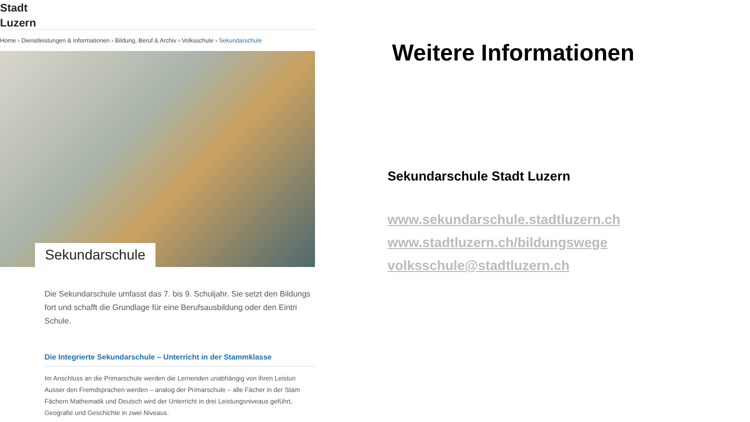Stadt
Luzern
Home › Dienstleistungen & Informationen › Bildung, Beruf & Archiv › Volksschule › Sekundarschule
Sekundarschule
Die Sekundarschule umfasst das 7. bis 9. Schuljahr. Sie setzt den Bildungs
fort und schafft die Grundlage für eine Berufsausbildung oder den Eintri
Schule.
Die Integrierte Sekundarschule – Unterricht in der Stammklasse
Im Anschluss an die Primarschule werden die Lernenden unabhängig von ihren Leistun
Ausser den Fremdsprachen werden – analog der Primarschule – alle Fächer in der Stam
Fächern Mathematik und Deutsch wird der Unterricht in drei Leistungsniveaus geführt,
Geografie und Geschichte in zwei Niveaus.
Weitere Informationen
Sekundarschule Stadt Luzern
www.sekundarschule.stadtluzern.ch
www.stadtluzern.ch/bildungswege
volksschule@stadtluzern.ch